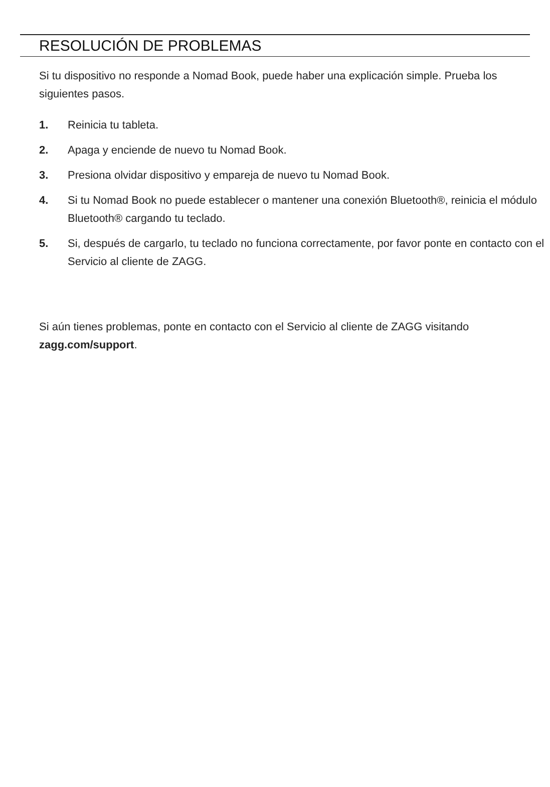RESOLUCIÓN DE PROBLEMAS
Si tu dispositivo no responde a Nomad Book, puede haber una explicación simple. Prueba los siguientes pasos.
1. Reinicia tu tableta.
2. Apaga y enciende de nuevo tu Nomad Book.
3. Presiona olvidar dispositivo y empareja de nuevo tu Nomad Book.
4. Si tu Nomad Book no puede establecer o mantener una conexión Bluetooth®, reinicia el módulo Bluetooth® cargando tu teclado.
5. Si, después de cargarlo, tu teclado no funciona correctamente, por favor ponte en contacto con el Servicio al cliente de ZAGG.
Si aún tienes problemas, ponte en contacto con el Servicio al cliente de ZAGG visitando zagg.com/support.